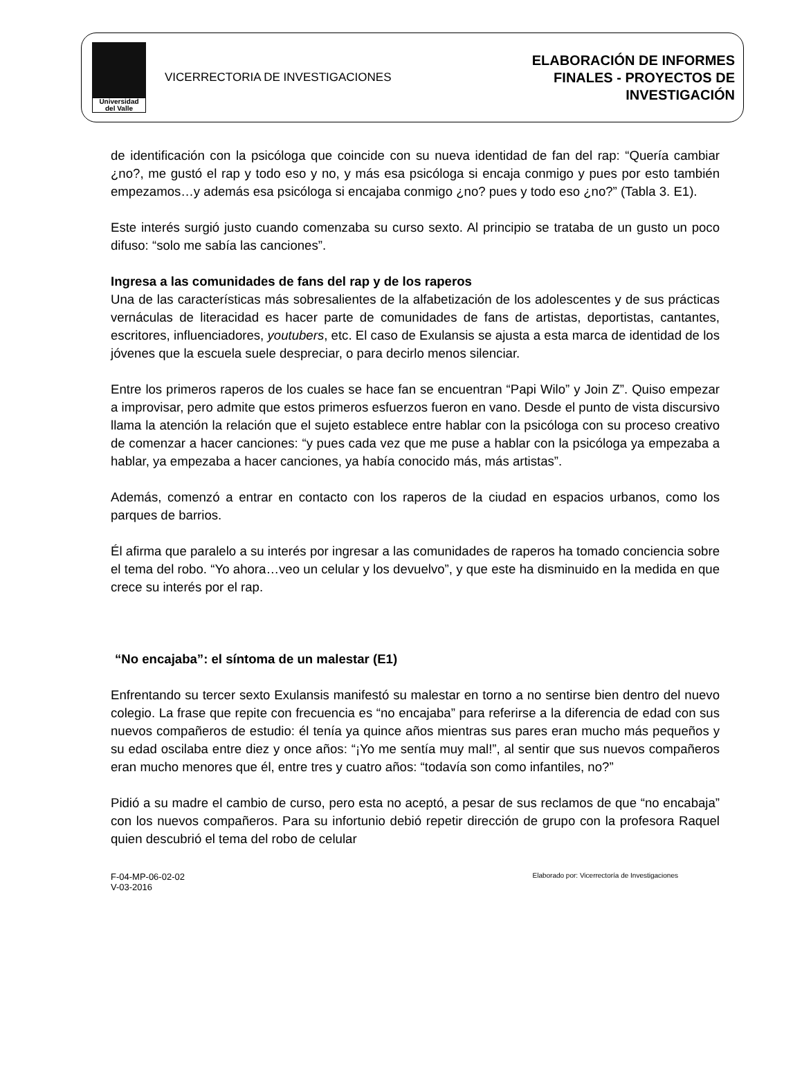Universidad
del Valle
VICERRECTORIA DE INVESTIGACIONES
ELABORACIÓN DE INFORMES
FINALES - PROYECTOS DE
INVESTIGACIÓN
de identificación con la psicóloga que coincide con su nueva identidad de fan del rap: “Quería cambiar ¿no?, me gustó el rap y todo eso y no, y más esa psicóloga si encaja conmigo y pues por esto también empezamos…y además esa psicóloga si encajaba conmigo ¿no? pues y todo eso ¿no?” (Tabla 3. E1).
Este interés surgió justo cuando comenzaba su curso sexto. Al principio se trataba de un gusto un poco difuso: “solo me sabía las canciones”.
Ingresa a las comunidades de fans del rap y de los raperos
Una de las características más sobresalientes de la alfabetización de los adolescentes y de sus prácticas vernáculas de literacidad es hacer parte de comunidades de fans de artistas, deportistas, cantantes, escritores, influenciadores, youtubers, etc. El caso de Exulansis se ajusta a esta marca de identidad de los jóvenes que la escuela suele despreciar, o para decirlo menos silenciar.
Entre los primeros raperos de los cuales se hace fan se encuentran “Papi Wilo” y Join Z”. Quiso empezar a improvisar, pero admite que estos primeros esfuerzos fueron en vano. Desde el punto de vista discursivo llama la atención la relación que el sujeto establece entre hablar con la psicóloga con su proceso creativo de comenzar a hacer canciones: “y pues cada vez que me puse a hablar con la psicóloga ya empezaba a hablar, ya empezaba a hacer canciones, ya había conocido más, más artistas”.
Además, comenzó a entrar en contacto con los raperos de la ciudad en espacios urbanos, como los parques de barrios.
Él afirma que paralelo a su interés por ingresar a las comunidades de raperos ha tomado conciencia sobre el tema del robo. “Yo ahora…veo un celular y los devuelvo”, y que este ha disminuido en la medida en que crece su interés por el rap.
“No encajaba”: el síntoma de un malestar (E1)
Enfrentando su tercer sexto Exulansis manifestó su malestar en torno a no sentirse bien dentro del nuevo colegio. La frase que repite con frecuencia es “no encajaba” para referirse a la diferencia de edad con sus nuevos compañeros de estudio: él tenía ya quince años mientras sus pares eran mucho más pequeños y su edad oscilaba entre diez y once años: “¡Yo me sentía muy mal!”, al sentir que sus nuevos compañeros eran mucho menores que él, entre tres y cuatro años: “todavía son como infantiles, no?”
Pidió a su madre el cambio de curso, pero esta no aceptó, a pesar de sus reclamos de que “no encabaja” con los nuevos compañeros. Para su infortunio debió repetir dirección de grupo con la profesora Raquel quien descubrió el tema del robo de celular
F-04-MP-06-02-02
V-03-2016
Elaborado por: Vicerrectoría de Investigaciones